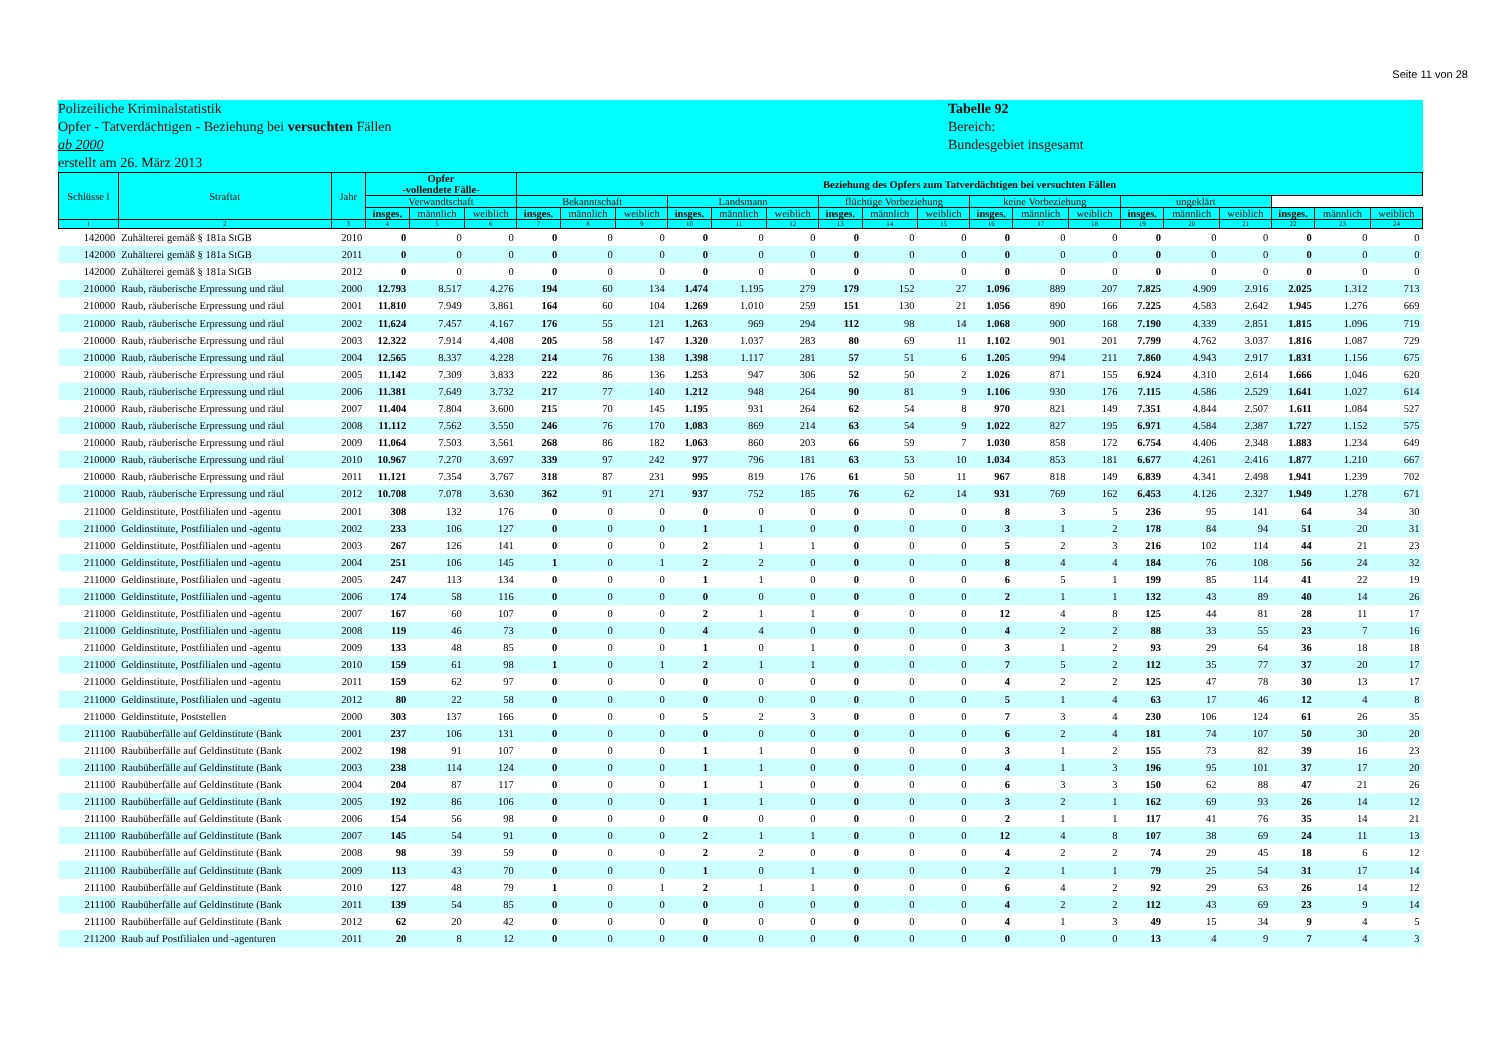Seite 11 von 28
Polizeiliche Kriminalstatistik
Opfer - Tatverdächtigen - Beziehung bei versuchten Fällen
ab 2000
erstellt am 26. März 2013
Tabelle 92
Bereich:
Bundesgebiet insgesamt
| Schlüsse l | Straftat | Jahr | Opfer -vollendete Fälle- | | | Beziehung des Opfers zum Tatverdächtigen bei versuchten Fällen | | | | | | | | | | | | | | | | | |
| --- | --- | --- | --- | --- | --- | --- | --- | --- | --- | --- | --- | --- | --- | --- | --- | --- | --- | --- | --- | --- | --- | --- | --- |
| | | | Verwandtschaft | | | Bekanntschaft | | | Landsmann | | | flüchtige Vorbeziehung | | | keine Vorbeziehung | | | ungeklärt | | | | | |
| | | | insges. | männlich | weiblich | insges. | männlich | weiblich | insges. | männlich | weiblich | insges. | männlich | weiblich | insges. | männlich | weiblich | insges. | männlich | weiblich | insges. | männlich | weiblich |
| 1 | 2 | 3 | 4 | 5 | 6 | 7 | 8 | 9 | 10 | 11 | 12 | 13 | 14 | 15 | 16 | 17 | 18 | 19 | 20 | 21 | 22 | 23 | 24 |
| 142000 | Zuhälterei gemäß § 181a StGB | 2010 | 0 | 0 | 0 | 0 | 0 | 0 | 0 | 0 | 0 | 0 | 0 | 0 | 0 | 0 | 0 | 0 | 0 | 0 | 0 | 0 | 0 |
| 142000 | Zuhälterei gemäß § 181a StGB | 2011 | 0 | 0 | 0 | 0 | 0 | 0 | 0 | 0 | 0 | 0 | 0 | 0 | 0 | 0 | 0 | 0 | 0 | 0 | 0 | 0 | 0 |
| 142000 | Zuhälterei gemäß § 181a StGB | 2012 | 0 | 0 | 0 | 0 | 0 | 0 | 0 | 0 | 0 | 0 | 0 | 0 | 0 | 0 | 0 | 0 | 0 | 0 | 0 | 0 | 0 |
| 210000 | Raub, räuberische Erpressung und räul | 2000 | 12.793 | 8.517 | 4.276 | 194 | 60 | 134 | 1.474 | 1.195 | 279 | 179 | 152 | 27 | 1.096 | 889 | 207 | 7.825 | 4.909 | 2.916 | 2.025 | 1.312 | 713 |
| 210000 | Raub, räuberische Erpressung und räul | 2001 | 11.810 | 7.949 | 3.861 | 164 | 60 | 104 | 1.269 | 1.010 | 259 | 151 | 130 | 21 | 1.056 | 890 | 166 | 7.225 | 4.583 | 2.642 | 1.945 | 1.276 | 669 |
| 210000 | Raub, räuberische Erpressung und räul | 2002 | 11.624 | 7.457 | 4.167 | 176 | 55 | 121 | 1.263 | 969 | 294 | 112 | 98 | 14 | 1.068 | 900 | 168 | 7.190 | 4.339 | 2.851 | 1.815 | 1.096 | 719 |
| 210000 | Raub, räuberische Erpressung und räul | 2003 | 12.322 | 7.914 | 4.408 | 205 | 58 | 147 | 1.320 | 1.037 | 283 | 80 | 69 | 11 | 1.102 | 901 | 201 | 7.799 | 4.762 | 3.037 | 1.816 | 1.087 | 729 |
| 210000 | Raub, räuberische Erpressung und räul | 2004 | 12.565 | 8.337 | 4.228 | 214 | 76 | 138 | 1.398 | 1.117 | 281 | 57 | 51 | 6 | 1.205 | 994 | 211 | 7.860 | 4.943 | 2.917 | 1.831 | 1.156 | 675 |
| 210000 | Raub, räuberische Erpressung und räul | 2005 | 11.142 | 7.309 | 3.833 | 222 | 86 | 136 | 1.253 | 947 | 306 | 52 | 50 | 2 | 1.026 | 871 | 155 | 6.924 | 4.310 | 2.614 | 1.666 | 1.046 | 620 |
| 210000 | Raub, räuberische Erpressung und räul | 2006 | 11.381 | 7.649 | 3.732 | 217 | 77 | 140 | 1.212 | 948 | 264 | 90 | 81 | 9 | 1.106 | 930 | 176 | 7.115 | 4.586 | 2.529 | 1.641 | 1.027 | 614 |
| 210000 | Raub, räuberische Erpressung und räul | 2007 | 11.404 | 7.804 | 3.600 | 215 | 70 | 145 | 1.195 | 931 | 264 | 62 | 54 | 8 | 970 | 821 | 149 | 7.351 | 4.844 | 2.507 | 1.611 | 1.084 | 527 |
| 210000 | Raub, räuberische Erpressung und räul | 2008 | 11.112 | 7.562 | 3.550 | 246 | 76 | 170 | 1.083 | 869 | 214 | 63 | 54 | 9 | 1.022 | 827 | 195 | 6.971 | 4.584 | 2.387 | 1.727 | 1.152 | 575 |
| 210000 | Raub, räuberische Erpressung und räul | 2009 | 11.064 | 7.503 | 3.561 | 268 | 86 | 182 | 1.063 | 860 | 203 | 66 | 59 | 7 | 1.030 | 858 | 172 | 6.754 | 4.406 | 2.348 | 1.883 | 1.234 | 649 |
| 210000 | Raub, räuberische Erpressung und räul | 2010 | 10.967 | 7.270 | 3.697 | 339 | 97 | 242 | 977 | 796 | 181 | 63 | 53 | 10 | 1.034 | 853 | 181 | 6.677 | 4.261 | 2.416 | 1.877 | 1.210 | 667 |
| 210000 | Raub, räuberische Erpressung und räul | 2011 | 11.121 | 7.354 | 3.767 | 318 | 87 | 231 | 995 | 819 | 176 | 61 | 50 | 11 | 967 | 818 | 149 | 6.839 | 4.341 | 2.498 | 1.941 | 1.239 | 702 |
| 210000 | Raub, räuberische Erpressung und räul | 2012 | 10.708 | 7.078 | 3.630 | 362 | 91 | 271 | 937 | 752 | 185 | 76 | 62 | 14 | 931 | 769 | 162 | 6.453 | 4.126 | 2.327 | 1.949 | 1.278 | 671 |
| 211000 | Geldinstitute, Postfilialen und -agentu | 2001 | 308 | 132 | 176 | 0 | 0 | 0 | 0 | 0 | 0 | 0 | 0 | 0 | 8 | 3 | 5 | 236 | 95 | 141 | 64 | 34 | 30 |
| 211000 | Geldinstitute, Postfilialen und -agentu | 2002 | 233 | 106 | 127 | 0 | 0 | 0 | 1 | 1 | 0 | 0 | 0 | 0 | 3 | 1 | 2 | 178 | 84 | 94 | 51 | 20 | 31 |
| 211000 | Geldinstitute, Postfilialen und -agentu | 2003 | 267 | 126 | 141 | 0 | 0 | 0 | 2 | 1 | 1 | 0 | 0 | 0 | 5 | 2 | 3 | 216 | 102 | 114 | 44 | 21 | 23 |
| 211000 | Geldinstitute, Postfilialen und -agentu | 2004 | 251 | 106 | 145 | 1 | 0 | 1 | 2 | 2 | 0 | 0 | 0 | 0 | 8 | 4 | 4 | 184 | 76 | 108 | 56 | 24 | 32 |
| 211000 | Geldinstitute, Postfilialen und -agentu | 2005 | 247 | 113 | 134 | 0 | 0 | 0 | 1 | 1 | 0 | 0 | 0 | 0 | 6 | 5 | 1 | 199 | 85 | 114 | 41 | 22 | 19 |
| 211000 | Geldinstitute, Postfilialen und -agentu | 2006 | 174 | 58 | 116 | 0 | 0 | 0 | 0 | 0 | 0 | 0 | 0 | 0 | 2 | 1 | 1 | 132 | 43 | 89 | 40 | 14 | 26 |
| 211000 | Geldinstitute, Postfilialen und -agentu | 2007 | 167 | 60 | 107 | 0 | 0 | 0 | 2 | 1 | 1 | 0 | 0 | 0 | 12 | 4 | 8 | 125 | 44 | 81 | 28 | 11 | 17 |
| 211000 | Geldinstitute, Postfilialen und -agentu | 2008 | 119 | 46 | 73 | 0 | 0 | 0 | 4 | 4 | 0 | 0 | 0 | 0 | 4 | 2 | 2 | 88 | 33 | 55 | 23 | 7 | 16 |
| 211000 | Geldinstitute, Postfilialen und -agentu | 2009 | 133 | 48 | 85 | 0 | 0 | 0 | 1 | 0 | 1 | 0 | 0 | 0 | 3 | 1 | 2 | 93 | 29 | 64 | 36 | 18 | 18 |
| 211000 | Geldinstitute, Postfilialen und -agentu | 2010 | 159 | 61 | 98 | 1 | 0 | 1 | 2 | 1 | 1 | 0 | 0 | 0 | 7 | 5 | 2 | 112 | 35 | 77 | 37 | 20 | 17 |
| 211000 | Geldinstitute, Postfilialen und -agentu | 2011 | 159 | 62 | 97 | 0 | 0 | 0 | 0 | 0 | 0 | 0 | 0 | 0 | 4 | 2 | 2 | 125 | 47 | 78 | 30 | 13 | 17 |
| 211000 | Geldinstitute, Postfilialen und -agentu | 2012 | 80 | 22 | 58 | 0 | 0 | 0 | 0 | 0 | 0 | 0 | 0 | 0 | 5 | 1 | 4 | 63 | 17 | 46 | 12 | 4 | 8 |
| 211000 | Geldinstitute, Poststellen | 2000 | 303 | 137 | 166 | 0 | 0 | 0 | 5 | 2 | 3 | 0 | 0 | 0 | 7 | 3 | 4 | 230 | 106 | 124 | 61 | 26 | 35 |
| 211100 | Raubüberfälle auf Geldinstitute (Bank | 2001 | 237 | 106 | 131 | 0 | 0 | 0 | 0 | 0 | 0 | 0 | 0 | 0 | 6 | 2 | 4 | 181 | 74 | 107 | 50 | 30 | 20 |
| 211100 | Raubüberfälle auf Geldinstitute (Bank | 2002 | 198 | 91 | 107 | 0 | 0 | 0 | 1 | 1 | 0 | 0 | 0 | 0 | 3 | 1 | 2 | 155 | 73 | 82 | 39 | 16 | 23 |
| 211100 | Raubüberfälle auf Geldinstitute (Bank | 2003 | 238 | 114 | 124 | 0 | 0 | 0 | 1 | 1 | 0 | 0 | 0 | 0 | 4 | 1 | 3 | 196 | 95 | 101 | 37 | 17 | 20 |
| 211100 | Raubüberfälle auf Geldinstitute (Bank | 2004 | 204 | 87 | 117 | 0 | 0 | 0 | 1 | 1 | 0 | 0 | 0 | 0 | 6 | 3 | 3 | 150 | 62 | 88 | 47 | 21 | 26 |
| 211100 | Raubüberfälle auf Geldinstitute (Bank | 2005 | 192 | 86 | 106 | 0 | 0 | 0 | 1 | 1 | 0 | 0 | 0 | 0 | 3 | 2 | 1 | 162 | 69 | 93 | 26 | 14 | 12 |
| 211100 | Raubüberfälle auf Geldinstitute (Bank | 2006 | 154 | 56 | 98 | 0 | 0 | 0 | 0 | 0 | 0 | 0 | 0 | 0 | 2 | 1 | 1 | 117 | 41 | 76 | 35 | 14 | 21 |
| 211100 | Raubüberfälle auf Geldinstitute (Bank | 2007 | 145 | 54 | 91 | 0 | 0 | 0 | 2 | 1 | 1 | 0 | 0 | 0 | 12 | 4 | 8 | 107 | 38 | 69 | 24 | 11 | 13 |
| 211100 | Raubüberfälle auf Geldinstitute (Bank | 2008 | 98 | 39 | 59 | 0 | 0 | 0 | 2 | 2 | 0 | 0 | 0 | 0 | 4 | 2 | 2 | 74 | 29 | 45 | 18 | 6 | 12 |
| 211100 | Raubüberfälle auf Geldinstitute (Bank | 2009 | 113 | 43 | 70 | 0 | 0 | 0 | 1 | 0 | 1 | 0 | 0 | 0 | 2 | 1 | 1 | 79 | 25 | 54 | 31 | 17 | 14 |
| 211100 | Raubüberfälle auf Geldinstitute (Bank | 2010 | 127 | 48 | 79 | 1 | 0 | 1 | 2 | 1 | 1 | 0 | 0 | 0 | 6 | 4 | 2 | 92 | 29 | 63 | 26 | 14 | 12 |
| 211100 | Raubüberfälle auf Geldinstitute (Bank | 2011 | 139 | 54 | 85 | 0 | 0 | 0 | 0 | 0 | 0 | 0 | 0 | 0 | 4 | 2 | 2 | 112 | 43 | 69 | 23 | 9 | 14 |
| 211100 | Raubüberfälle auf Geldinstitute (Bank | 2012 | 62 | 20 | 42 | 0 | 0 | 0 | 0 | 0 | 0 | 0 | 0 | 0 | 4 | 1 | 3 | 49 | 15 | 34 | 9 | 4 | 5 |
| 211200 | Raub auf Postfilialen und -agenturen | 2011 | 20 | 8 | 12 | 0 | 0 | 0 | 0 | 0 | 0 | 0 | 0 | 0 | 0 | 0 | 0 | 13 | 4 | 9 | 7 | 4 | 3 |